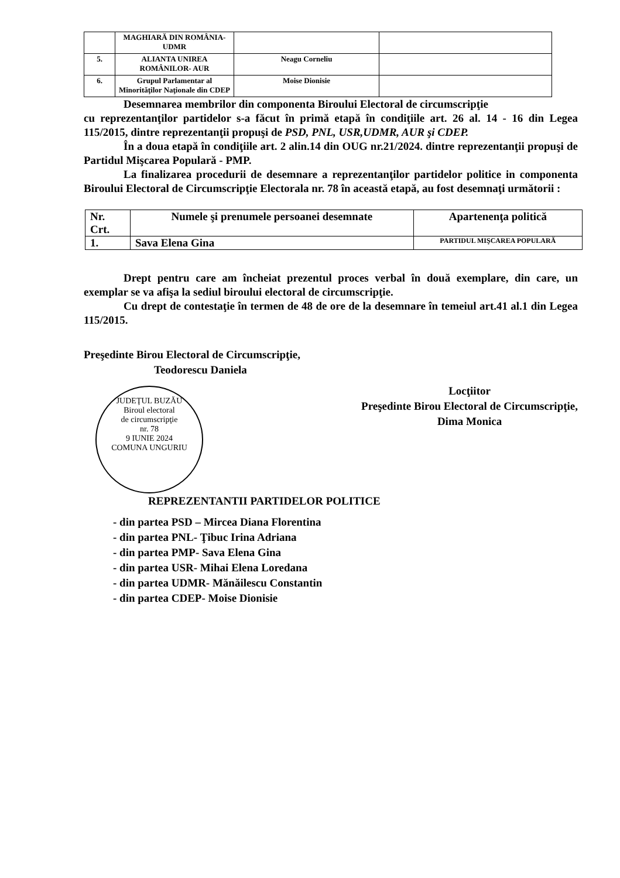| | MAGHIARĂ DIN ROMÂNIA- UDMR | | |
| 5. | ALIANTA UNIREA ROMÂNILOR- AUR | Neagu Corneliu | |
| 6. | Grupul Parlamentar al Minorităţilor Naţionale din CDEP | Moise Dionisie | |
Desemnarea membrilor din componenta Biroului Electoral de circumscripţie
cu reprezentanţilor partidelor s-a făcut în primă etapă în condiţiile art. 26 al. 14 - 16 din Legea 115/2015, dintre reprezentanţii propuşi de PSD, PNL, USR,UDMR, AUR şi CDEP.
În a doua etapă în condiţiile art. 2 alin.14 din OUG nr.21/2024. dintre reprezentanţii propuşi de Partidul Mişcarea Populară - PMP.
La finalizarea procedurii de desemnare a reprezentanţilor partidelor politice in componenta Biroului Electoral de Circumscripţie Electorala nr. 78 în această etapă, au fost desemnaţi următorii :
| Nr. Crt. | Numele şi prenumele persoanei desemnate | Apartenenţa politică |
| --- | --- | --- |
| 1. | Sava Elena Gina | PARTIDUL MIŞCAREA POPULARĂ |
Drept pentru care am încheiat prezentul proces verbal în două exemplare, din care, un exemplar se va afişa la sediul biroului electoral de circumscripţie.
Cu drept de contestaţie în termen de 48 de ore de la desemnare în temeiul art.41 al.1 din Legea 115/2015.
Preşedinte Birou Electoral de Circumscripţie,
Teodorescu Daniela
JUDEŢUL BUZĂU
Biroul electoral
de circumscripţie
nr. 78
9 IUNIE 2024
COMUNA UNGURIU
Locţiitor
Preşedinte Birou Electoral de Circumscripţie,
Dima Monica
REPREZENTANTII PARTIDELOR POLITICE
- din partea PSD – Mircea Diana Florentina
- din partea PNL- Ţibuc Irina Adriana
- din partea PMP- Sava Elena Gina
- din partea USR- Mihai Elena Loredana
- din partea UDMR- Mănăilescu Constantin
- din partea CDEP- Moise Dionisie